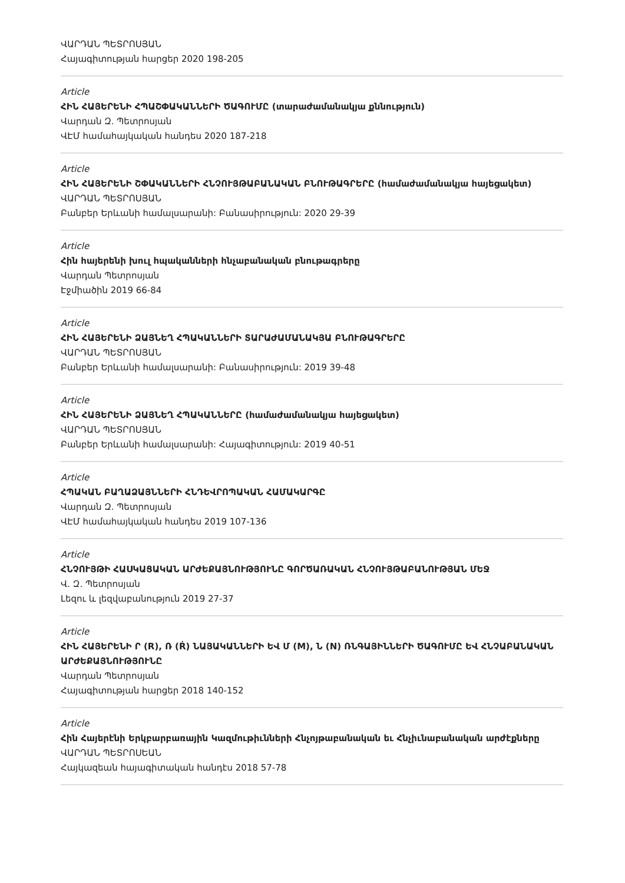ՎԱՐԴԱՆ ՊԵՏՐՈՍՅԱՆ
Հայագիտության հարցեր 2020 198-205
Article
ՀԻՆ ՀԱՅԵՐԵՆԻ ՀՊԱՇՓԱԿԱՆՆԵՐԻ ԾԱԳՈՒՄԸ (տարաժամանակյա քննություն)
Վարդան Զ. Պետրոսյան
ՎԷՄ համահայկական հանդես 2020 187-218
Article
ՀԻՆ ՀԱՅԵՐԵՆԻ ՇՓԱԿԱՆՆԵՐԻ ՀՆՉՈՒՅԹԱԲԱՆԱԿԱՆ ԲՆՈՒԹԱԳՐԵՐԸ (համաժամանակյա հայեցակետ)
ՎԱՐԴԱՆ ՊԵՏՐՈՍՅԱՆ
Բանբեր Երևանի համալսարանի: Բանասիրություն: 2020 29-39
Article
Հին հայերենի խուլ հպականների հնչաբանական բնութագրերը
Վարդան Պետրոսյան
Էջմիածին 2019 66-84
Article
ՀԻՆ ՀԱՅԵՐԵՆԻ ՁԱՅՆԵՂ ՀՊԱԿԱՆՆԵՐԻ ՏԱՐԱԺԱՄԱՆԱԿՅԱ ԲՆՈՒԹԱԳՐԵՐԸ
ՎԱՐԴԱՆ ՊԵՏՐՈՍՅԱՆ
Բանբեր Երևանի համալսարանի: Բանասիրություն: 2019 39-48
Article
ՀԻՆ ՀԱՅԵՐԵՆԻ ՁԱՅՆԵՂ ՀՊԱԿԱՆՆԵՐԸ (համաժամանակյա հայեցակետ)
ՎԱՐԴԱՆ ՊԵՏՐՈՍՅԱՆ
Բանբեր Երևանի համալսարանի: Հայագիտություն: 2019 40-51
Article
ՀՊԱԿԱՆ ԲԱՂԱՁԱՅՆՆԵՐԻ ՀՆԴԵՎՐՈՊԱԿԱՆ ՀԱՄԱԿԱՐԳԸ
Վարդան Զ. Պետրոսյան
ՎԷՄ համահայկական հանդես 2019 107-136
Article
ՀՆՉՈՒՅԹԻ ՀԱՍԿԱՑԱԿԱՆ ԱՐԺԵՔԱՅՆՈՒԹՅՈՒՆԸ ԳՈՐԾԱՌԱԿԱՆ ՀՆՉՈՒՅԹԱԲԱՆՈՒԹՅԱՆ ՄԵՋ
Վ. Զ. Պետրոսյան
Լեզու և լեզվաբանություն 2019 27-37
Article
ՀԻՆ ՀԱՅԵՐԵՆԻ Ր (R), Ռ (Ṙ) ՆԱՅԱԿԱՆՆԵՐԻ ԵՎ Մ (M), Ն (N) ՌՆԳԱՅԻՆՆԵՐԻ ԾԱԳՈՒՄԸ ԵՎ ՀՆՉԱԲԱՆԱԿԱՆ ԱՐԺԵՔԱՅՆՈՒԹՅՈՒՆԸ
Վարդան Պետրոսյան
Հայագիտության հարցեր 2018 140-152
Article
Հին Հայերէնի Երկբարբառային Կազմութիւնների Հնչոյթաբանական եւ Հնչիւնաբանական արժէքները
ՎԱՐԴԱՆ ՊԵՏՐՈՍԵԱՆ
Հայկազեան հայագիտական հանդէս 2018 57-78